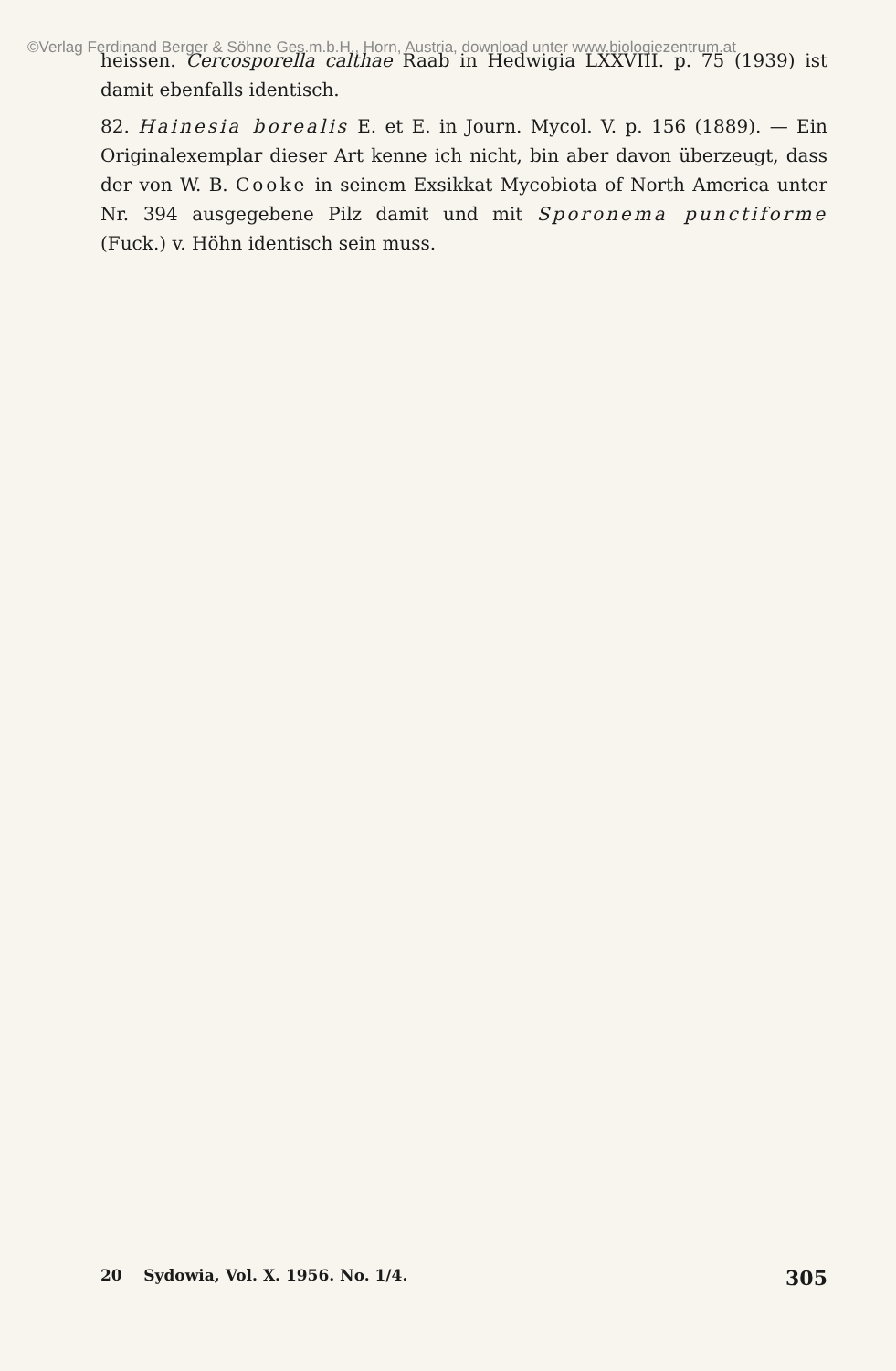©Verlag Ferdinand Berger & Söhne Ges.m.b.H., Horn, Austria, download unter www.biologiezentrum.at
heissen. Cercosporella calthae Raab in Hedwigia LXXVIII. p. 75 (1939) ist damit ebenfalls identisch.
82. Hainesia borealis E. et E. in Journ. Mycol. V. p. 156 (1889). — Ein Originalexemplar dieser Art kenne ich nicht, bin aber davon überzeugt, dass der von W. B. Cooke in seinem Exsikkat Mycobiota of North America unter Nr. 394 ausgegebene Pilz damit und mit Sporonema punctiforme (Fuck.) v. Höhn identisch sein muss.
20 Sydowia, Vol. X. 1956. No. 1/4. 305